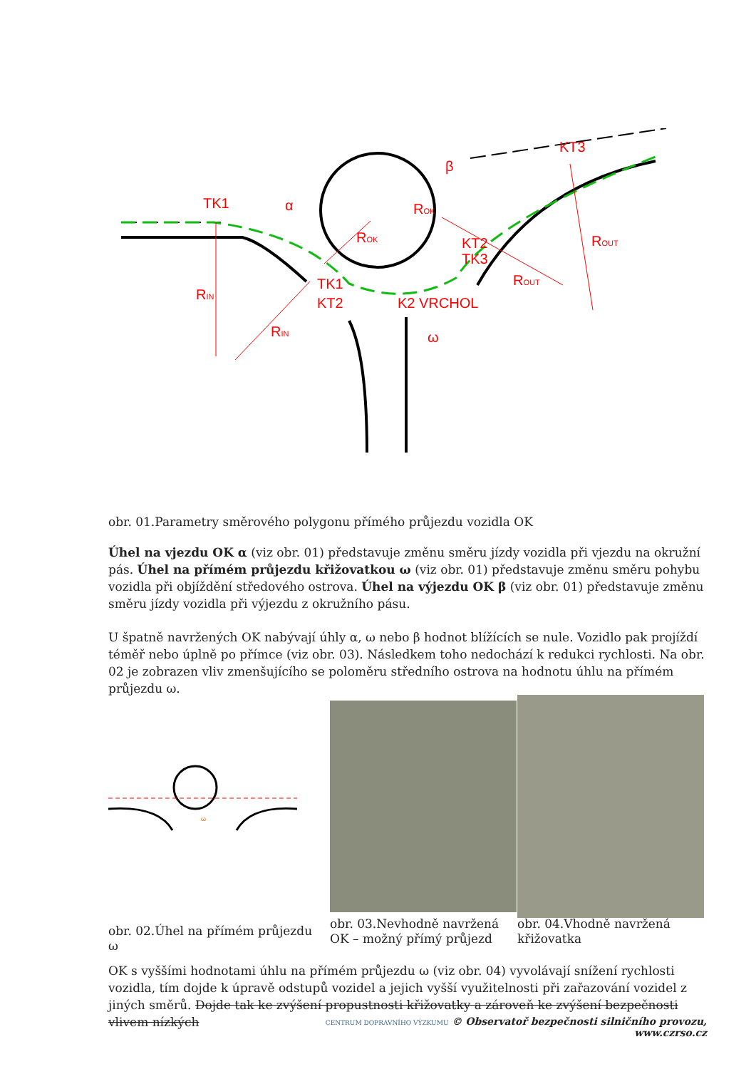TK1
α
β
KT3
ROK
ROK
KT2
TK3
ROUT
ROUT
TK1
KT2
K2 VRCHOL
ω
RIN
RIN
obr. 01.Parametry směrového polygonu přímého průjezdu vozidla OK
Úhel na vjezdu OK α (viz obr. 01) představuje změnu směru jízdy vozidla při vjezdu na okružní pás. Úhel na přímém průjezdu křižovatkou ω (viz obr. 01) představuje změnu směru pohybu vozidla při objíždění středového ostrova. Úhel na výjezdu OK β (viz obr. 01) představuje změnu směru jízdy vozidla při výjezdu z okružního pásu.
U špatně navržených OK nabývají úhly α, ω nebo β hodnot blížících se nule. Vozidlo pak projíždí téměř nebo úplně po přímce (viz obr. 03). Následkem toho nedochází k redukci rychlosti. Na obr. 02 je zobrazen vliv zmenšujícího se poloměru středního ostrova na hodnotu úhlu na přímém průjezdu ω.
ω
obr. 02.Úhel na přímém průjezdu ω
obr. 03.Nevhodně navržená OK – možný přímý průjezd
obr. 04.Vhodně navržená křižovatka
OK s vyššími hodnotami úhlu na přímém průjezdu ω (viz obr. 04) vyvolávají snížení rychlosti vozidla, tím dojde k úpravě odstupů vozidel a jejich vyšší využitelnosti při zařazování vozidel z jiných směrů. Dojde tak ke zvýšení propustnosti křižovatky a zároveň ke zvýšení bezpečnosti vlivem nízkých
CENTRUM DOPRAVNÍHO VÝZKUMU © Observatoř bezpečnosti silničního provozu, www.czrso.cz